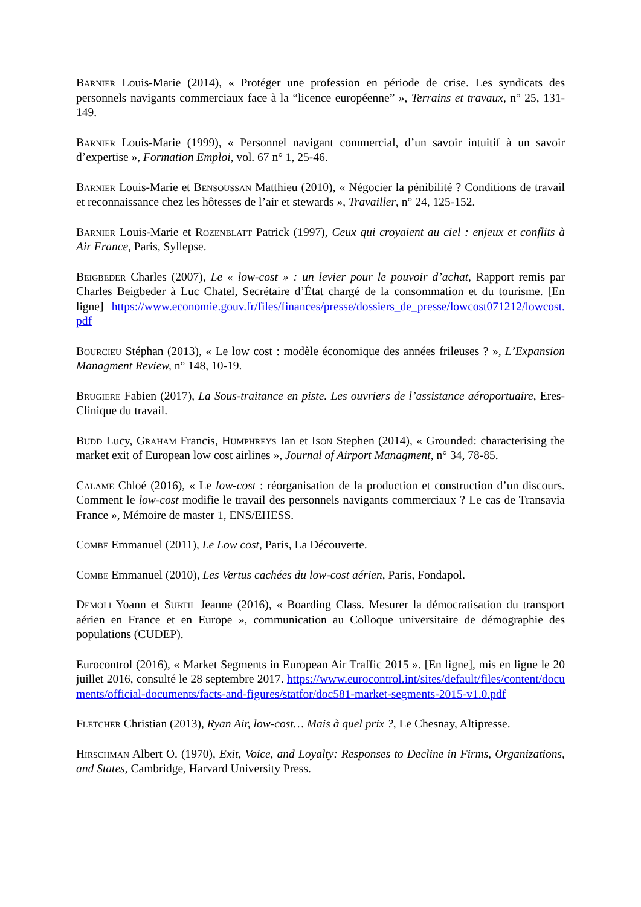Barnier Louis-Marie (2014), « Protéger une profession en période de crise. Les syndicats des personnels navigants commerciaux face à la “licence européenne” », Terrains et travaux, n° 25, 131-149.
Barnier Louis-Marie (1999), « Personnel navigant commercial, d’un savoir intuitif à un savoir d’expertise », Formation Emploi, vol. 67 n° 1, 25-46.
Barnier Louis-Marie et Bensoussan Matthieu (2010), « Négocier la pénibilité ? Conditions de travail et reconnaissance chez les hôtesses de l’air et stewards », Travailler, n° 24, 125-152.
Barnier Louis-Marie et Rozenblatt Patrick (1997), Ceux qui croyaient au ciel : enjeux et conflits à Air France, Paris, Syllepse.
Beigbeder Charles (2007), Le « low-cost » : un levier pour le pouvoir d’achat, Rapport remis par Charles Beigbeder à Luc Chatel, Secrétaire d’État chargé de la consommation et du tourisme. [En ligne] https://www.economie.gouv.fr/files/finances/presse/dossiers_de_presse/lowcost071212/lowcost.pdf
Bourcieu Stéphan (2013), « Le low cost : modèle économique des années frileuses ? », L’Expansion Managment Review, n° 148, 10-19.
Brugiere Fabien (2017), La Sous-traitance en piste. Les ouvriers de l’assistance aéroportuaire, Eres-Clinique du travail.
Budd Lucy, Graham Francis, Humphreys Ian et Ison Stephen (2014), « Grounded: characterising the market exit of European low cost airlines », Journal of Airport Managment, n° 34, 78-85.
Calame Chloé (2016), « Le low-cost : réorganisation de la production et construction d’un discours. Comment le low-cost modifie le travail des personnels navigants commerciaux ? Le cas de Transavia France », Mémoire de master 1, ENS/EHESS.
Combe Emmanuel (2011), Le Low cost, Paris, La Découverte.
Combe Emmanuel (2010), Les Vertus cachées du low-cost aérien, Paris, Fondapol.
Demoli Yoann et Subtil Jeanne (2016), « Boarding Class. Mesurer la démocratisation du transport aérien en France et en Europe », communication au Colloque universitaire de démographie des populations (CUDEP).
Eurocontrol (2016), « Market Segments in European Air Traffic 2015 ». [En ligne], mis en ligne le 20 juillet 2016, consulté le 28 septembre 2017. https://www.eurocontrol.int/sites/default/files/content/documents/official-documents/facts-and-figures/statfor/doc581-market-segments-2015-v1.0.pdf
Fletcher Christian (2013), Ryan Air, low-cost… Mais à quel prix ?, Le Chesnay, Altipresse.
Hirschman Albert O. (1970), Exit, Voice, and Loyalty: Responses to Decline in Firms, Organizations, and States, Cambridge, Harvard University Press.